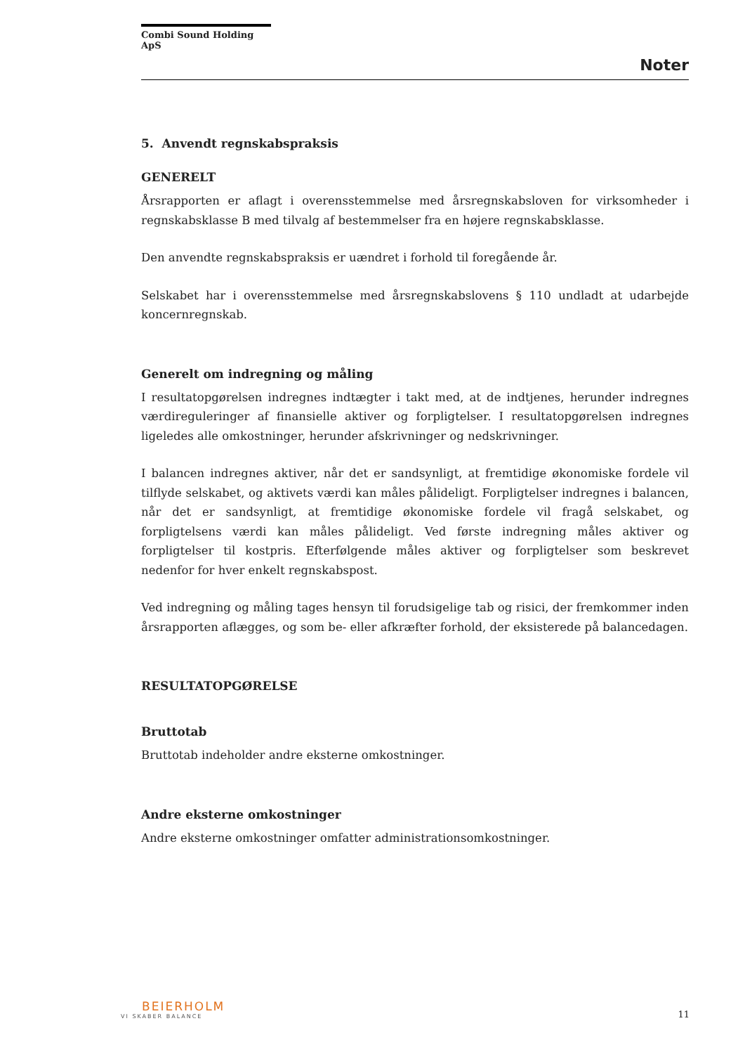Combi Sound Holding ApS
Noter
5. Anvendt regnskabspraksis
GENERELT
Årsrapporten er aflagt i overensstemmelse med årsregnskabsloven for virksomheder i regnskabsklasse B med tilvalg af bestemmelser fra en højere regnskabsklasse.
Den anvendte regnskabspraksis er uændret i forhold til foregående år.
Selskabet har i overensstemmelse med årsregnskabslovens § 110 undladt at udarbejde koncernregnskab.
Generelt om indregning og måling
I resultatopgørelsen indregnes indtægter i takt med, at de indtjenes, herunder indregnes værdireguleringer af finansielle aktiver og forpligtelser. I resultatopgørelsen indregnes ligeledes alle omkostninger, herunder afskrivninger og nedskrivninger.
I balancen indregnes aktiver, når det er sandsynligt, at fremtidige økonomiske fordele vil tilflyde selskabet, og aktivets værdi kan måles pålideligt. Forpligtelser indregnes i balancen, når det er sandsynligt, at fremtidige økonomiske fordele vil fragå selskabet, og forpligtelsens værdi kan måles pålideligt. Ved første indregning måles aktiver og forpligtelser til kostpris. Efterfølgende måles aktiver og forpligtelser som beskrevet nedenfor for hver enkelt regnskabspost.
Ved indregning og måling tages hensyn til forudsigelige tab og risici, der fremkommer inden årsrapporten aflægges, og som be- eller afkræfter forhold, der eksisterede på balancedagen.
RESULTATOPGØRELSE
Bruttotab
Bruttotab indeholder andre eksterne omkostninger.
Andre eksterne omkostninger
Andre eksterne omkostninger omfatter administrationsomkostninger.
BEIERHOLM
VI SKABER BALANCE
11